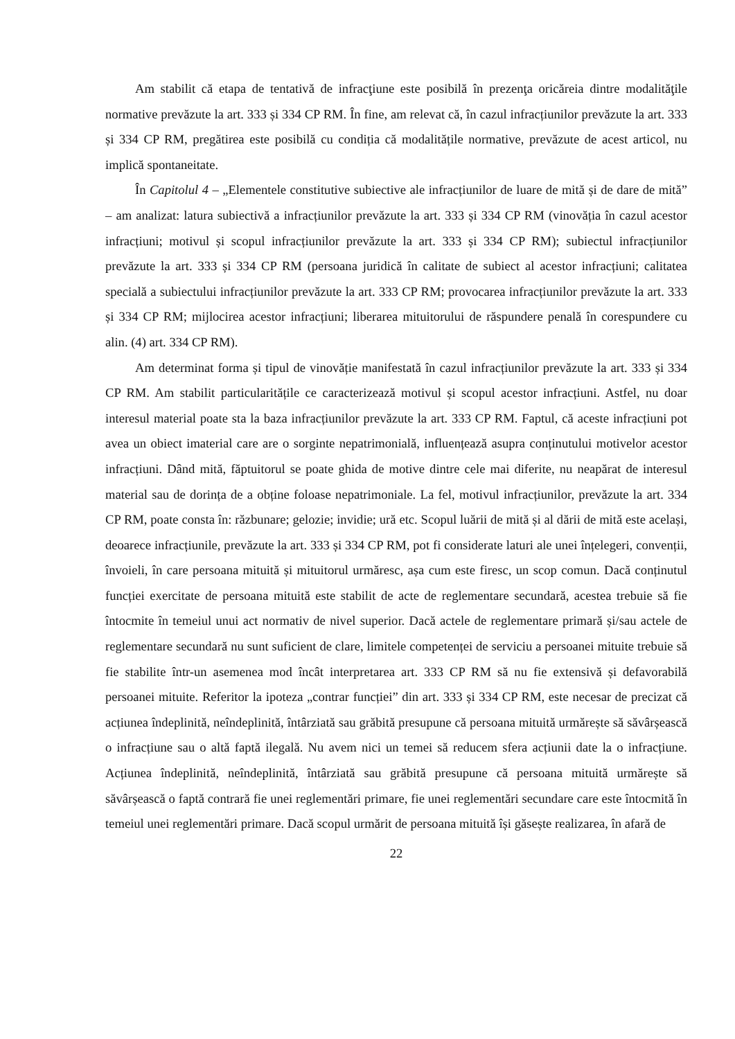Am stabilit că etapa de tentativă de infracţiune este posibilă în prezenţa oricăreia dintre modalităţile normative prevăzute la art. 333 și 334 CP RM. În fine, am relevat că, în cazul infracțiunilor prevăzute la art. 333 și 334 CP RM, pregătirea este posibilă cu condiția că modalitățile normative, prevăzute de acest articol, nu implică spontaneitate.
În Capitolul 4 – „Elementele constitutive subiective ale infracțiunilor de luare de mită și de dare de mită” – am analizat: latura subiectivă a infracțiunilor prevăzute la art. 333 și 334 CP RM (vinovăția în cazul acestor infracțiuni; motivul și scopul infracțiunilor prevăzute la art. 333 și 334 CP RM); subiectul infracțiunilor prevăzute la art. 333 și 334 CP RM (persoana juridică în calitate de subiect al acestor infracțiuni; calitatea specială a subiectului infracțiunilor prevăzute la art. 333 CP RM; provocarea infracțiunilor prevăzute la art. 333 și 334 CP RM; mijlocirea acestor infracțiuni; liberarea mituitorului de răspundere penală în corespundere cu alin. (4) art. 334 CP RM).
Am determinat forma și tipul de vinovăție manifestată în cazul infracțiunilor prevăzute la art. 333 și 334 CP RM. Am stabilit particularitățile ce caracterizează motivul și scopul acestor infracțiuni. Astfel, nu doar interesul material poate sta la baza infracțiunilor prevăzute la art. 333 CP RM. Faptul, că aceste infracțiuni pot avea un obiect imaterial care are o sorginte nepatrimonială, influențează asupra conținutului motivelor acestor infracțiuni. Dând mită, făptuitorul se poate ghida de motive dintre cele mai diferite, nu neapărat de interesul material sau de dorința de a obține foloase nepatrimoniale. La fel, motivul infracțiunilor, prevăzute la art. 334 CP RM, poate consta în: răzbunare; gelozie; invidie; ură etc. Scopul luării de mită și al dării de mită este același, deoarece infracțiunile, prevăzute la art. 333 și 334 CP RM, pot fi considerate laturi ale unei înțelegeri, convenții, învoieli, în care persoana mituită și mituitorul urmăresc, așa cum este firesc, un scop comun. Dacă conținutul funcției exercitate de persoana mituită este stabilit de acte de reglementare secundară, acestea trebuie să fie întocmite în temeiul unui act normativ de nivel superior. Dacă actele de reglementare primară și/sau actele de reglementare secundară nu sunt suficient de clare, limitele competenței de serviciu a persoanei mituite trebuie să fie stabilite într-un asemenea mod încât interpretarea art. 333 CP RM să nu fie extensivă și defavorabilă persoanei mituite. Referitor la ipoteza „contrar funcției” din art. 333 și 334 CP RM, este necesar de precizat că acțiunea îndeplinită, neîndeplinită, întârziată sau grăbită presupune că persoana mituită urmărește să săvârșească o infracțiune sau o altă faptă ilegală. Nu avem nici un temei să reducem sfera acțiunii date la o infracțiune. Acțiunea îndeplinită, neîndeplinită, întârziată sau grăbită presupune că persoana mituită urmărește să săvârșească o faptă contrară fie unei reglementări primare, fie unei reglementări secundare care este întocmită în temeiul unei reglementări primare. Dacă scopul urmărit de persoana mituită își găsește realizarea, în afară de
22